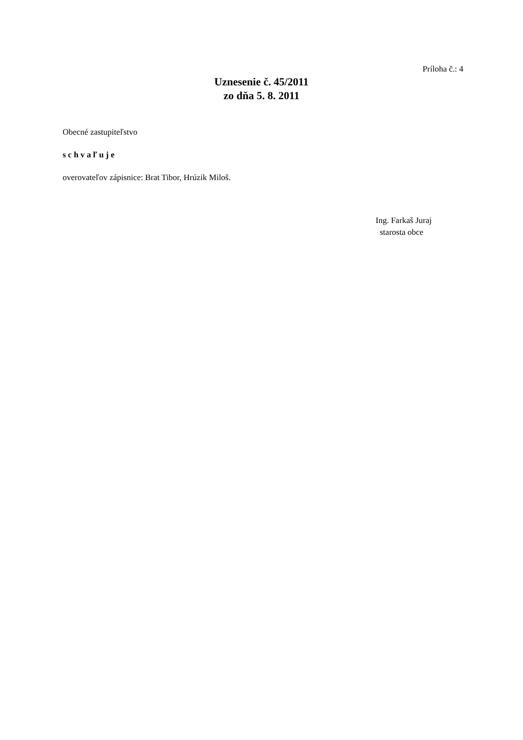Príloha č.: 4
Uznesenie č. 45/2011
zo dňa 5. 8. 2011
Obecné zastupiteľstvo
s c h v a ľ u j e
overovateľov zápisnice: Brat Tibor, Hrúzik Miloš.
Ing. Farkaš Juraj
starosta obce